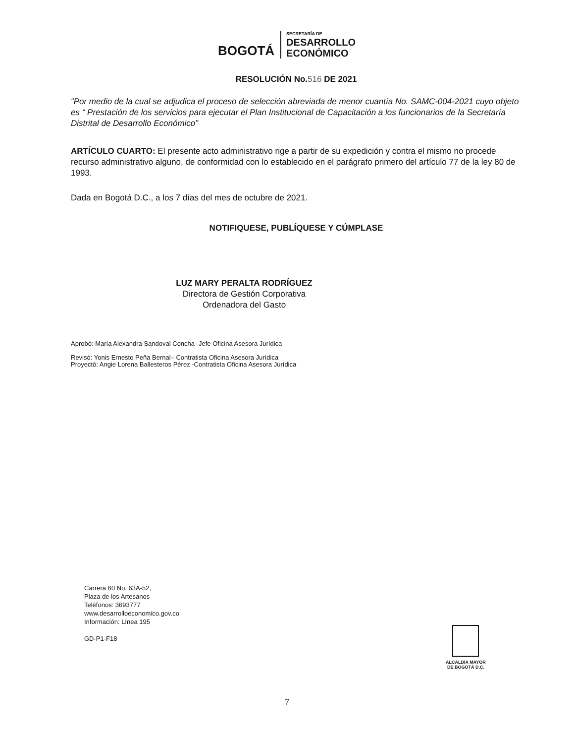BOGOTÁ
SECRETARÍA DE
DESARROLLO
ECONÓMICO
RESOLUCIÓN No.516 DE 2021
“Por medio de la cual se adjudica el proceso de selección abreviada de menor cuantía No. SAMC-004-2021 cuyo objeto es “ Prestación de los servicios para ejecutar el Plan Institucional de Capacitación a los funcionarios de la Secretaría Distrital de Desarrollo Económico”
ARTÍCULO CUARTO: El presente acto administrativo rige a partir de su expedición y contra el mismo no procede recurso administrativo alguno, de conformidad con lo establecido en el parágrafo primero del artículo 77 de la ley 80 de 1993.
Dada en Bogotá D.C., a los 7 días del mes de octubre de 2021.
NOTIFIQUESE, PUBLÍQUESE Y CÚMPLASE
LUZ MARY PERALTA RODRÍGUEZ
Directora de Gestión Corporativa
Ordenadora del Gasto
Aprobó: María Alexandra Sandoval Concha- Jefe Oficina Asesora Jurídica
Revisó: Yonis Ernesto Peña Bernal– Contratista Oficina Asesora Jurídica
Proyectó: Angie Lorena Ballesteros Pérez -Contratista Oficina Asesora Jurídica
Carrera 60 No. 63A-52,
Plaza de los Artesanos
Teléfonos: 3693777
www.desarrolloeconomico.gov.co
Información: Línea 195
GD-P1-F18
ALCALDÍA MAYOR
DE BOGOTÁ D.C.
7